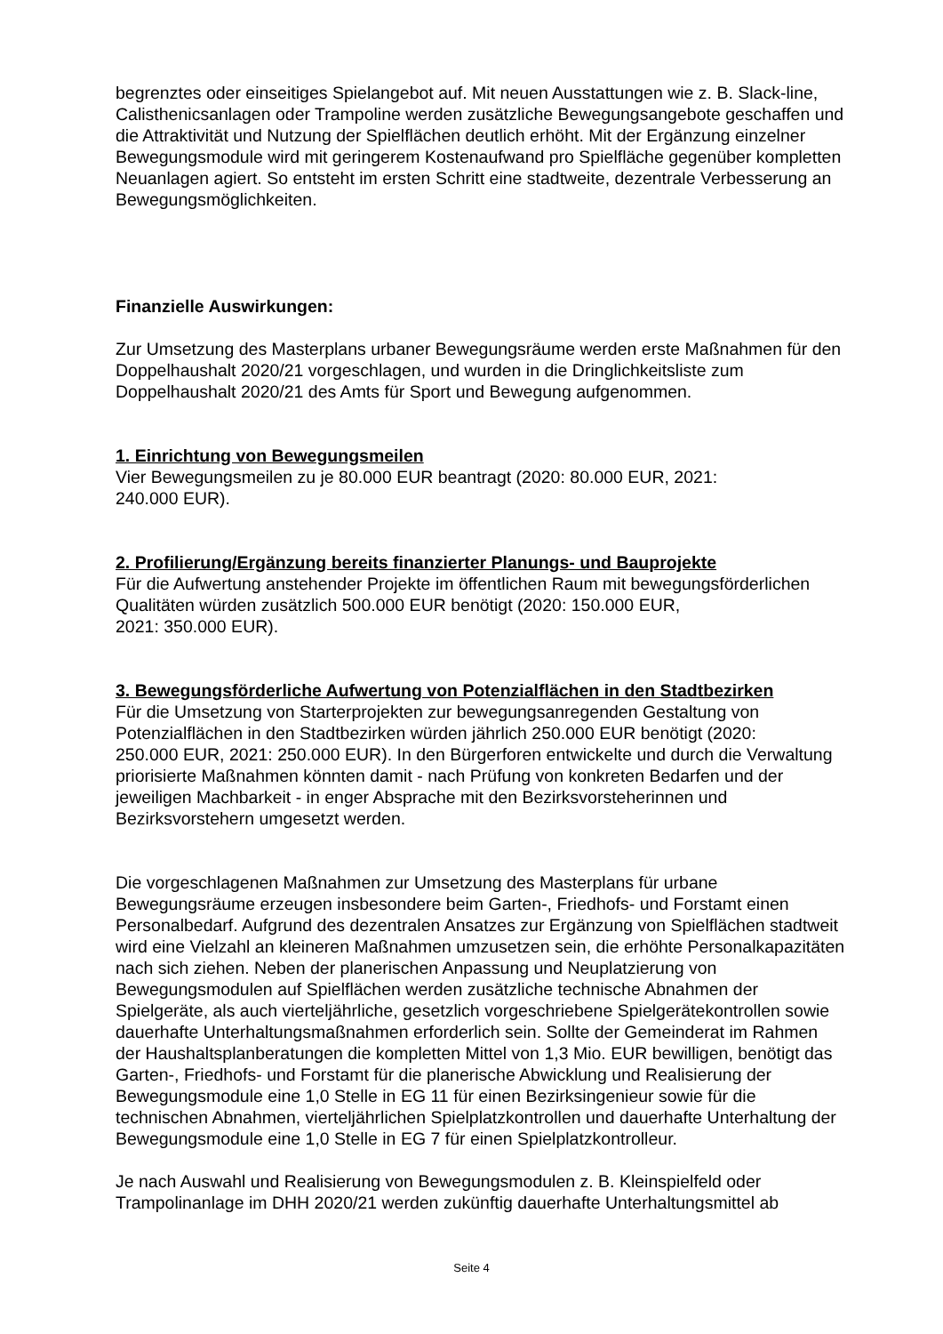begrenztes oder einseitiges Spielangebot auf. Mit neuen Ausstattungen wie z. B. Slack-line, Calisthenicsanlagen oder Trampoline werden zusätzliche Bewegungsangebote geschaffen und die Attraktivität und Nutzung der Spielflächen deutlich erhöht. Mit der Ergänzung einzelner Bewegungsmodule wird mit geringerem Kostenaufwand pro Spielfläche gegenüber kompletten Neuanlagen agiert. So entsteht im ersten Schritt eine stadtweite, dezentrale Verbesserung an Bewegungsmöglichkeiten.
Finanzielle Auswirkungen:
Zur Umsetzung des Masterplans urbaner Bewegungsräume werden erste Maßnahmen für den Doppelhaushalt 2020/21 vorgeschlagen, und wurden in die Dringlichkeitsliste zum Doppelhaushalt 2020/21 des Amts für Sport und Bewegung aufgenommen.
1. Einrichtung von Bewegungsmeilen
Vier Bewegungsmeilen zu je 80.000 EUR beantragt (2020: 80.000 EUR, 2021:
240.000 EUR).
2. Profilierung/Ergänzung bereits finanzierter Planungs- und Bauprojekte
Für die Aufwertung anstehender Projekte im öffentlichen Raum mit bewegungsförderlichen Qualitäten würden zusätzlich 500.000 EUR benötigt (2020: 150.000 EUR,
2021: 350.000 EUR).
3. Bewegungsförderliche Aufwertung von Potenzialflächen in den Stadtbezirken
Für die Umsetzung von Starterprojekten zur bewegungsanregenden Gestaltung von Potenzialflächen in den Stadtbezirken würden jährlich 250.000 EUR benötigt (2020:
250.000 EUR, 2021: 250.000 EUR). In den Bürgerforen entwickelte und durch die Verwaltung priorisierte Maßnahmen könnten damit - nach Prüfung von konkreten Bedarfen und der jeweiligen Machbarkeit - in enger Absprache mit den Bezirksvorsteherinnen und Bezirksvorstehern umgesetzt werden.
Die vorgeschlagenen Maßnahmen zur Umsetzung des Masterplans für urbane Bewegungsräume erzeugen insbesondere beim Garten-, Friedhofs- und Forstamt einen Personalbedarf. Aufgrund des dezentralen Ansatzes zur Ergänzung von Spielflächen stadtweit wird eine Vielzahl an kleineren Maßnahmen umzusetzen sein, die erhöhte Personalkapazitäten nach sich ziehen. Neben der planerischen Anpassung und Neuplatzierung von Bewegungsmodulen auf Spielflächen werden zusätzliche technische Abnahmen der Spielgeräte, als auch vierteljährliche, gesetzlich vorgeschriebene Spielgerätekontrollen sowie dauerhafte Unterhaltungsmaßnahmen erforderlich sein. Sollte der Gemeinderat im Rahmen der Haushaltsplanberatungen die kompletten Mittel von 1,3 Mio. EUR bewilligen, benötigt das Garten-, Friedhofs- und Forstamt für die planerische Abwicklung und Realisierung der Bewegungsmodule eine 1,0 Stelle in EG 11 für einen Bezirksingenieur sowie für die technischen Abnahmen, vierteljährlichen Spielplatzkontrollen und dauerhafte Unterhaltung der Bewegungsmodule eine 1,0 Stelle in EG 7 für einen Spielplatzkontrolleur.
Je nach Auswahl und Realisierung von Bewegungsmodulen z. B. Kleinspielfeld oder Trampolinanlage im DHH 2020/21 werden zukünftig dauerhafte Unterhaltungsmittel ab
Seite 4